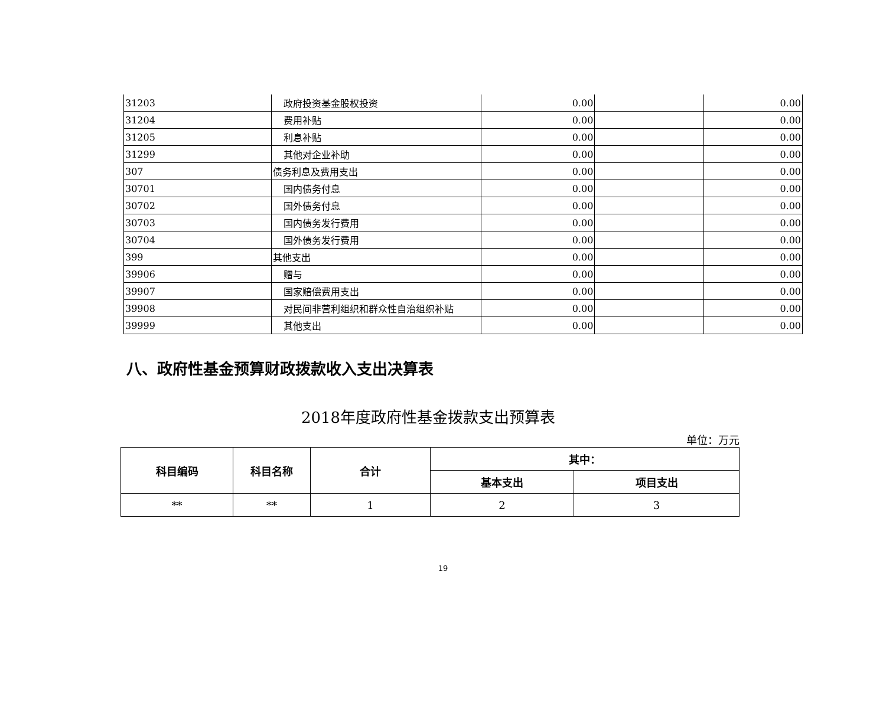| 31203 | 政府投资基金股权投资 | 0.00 | | 0.00 |
| 31204 | 费用补贴 | 0.00 | | 0.00 |
| 31205 | 利息补贴 | 0.00 | | 0.00 |
| 31299 | 其他对企业补助 | 0.00 | | 0.00 |
| 307 | 债务利息及费用支出 | 0.00 | | 0.00 |
| 30701 | 国内债务付息 | 0.00 | | 0.00 |
| 30702 | 国外债务付息 | 0.00 | | 0.00 |
| 30703 | 国内债务发行费用 | 0.00 | | 0.00 |
| 30704 | 国外债务发行费用 | 0.00 | | 0.00 |
| 399 | 其他支出 | 0.00 | | 0.00 |
| 39906 | 赠与 | 0.00 | | 0.00 |
| 39907 | 国家赔偿费用支出 | 0.00 | | 0.00 |
| 39908 | 对民间非营利组织和群众性自治组织补贴 | 0.00 | | 0.00 |
| 39999 | 其他支出 | 0.00 | | 0.00 |
八、政府性基金预算财政拨款收入支出决算表
2018年度政府性基金拨款支出预算表
单位：万元
| 科目编码 | 科目名称 | 合计 | 其中： | |
| --- | --- | --- | --- | --- |
| | | | 基本支出 | 项目支出 |
| ** | ** | 1 | 2 | 3 |
19